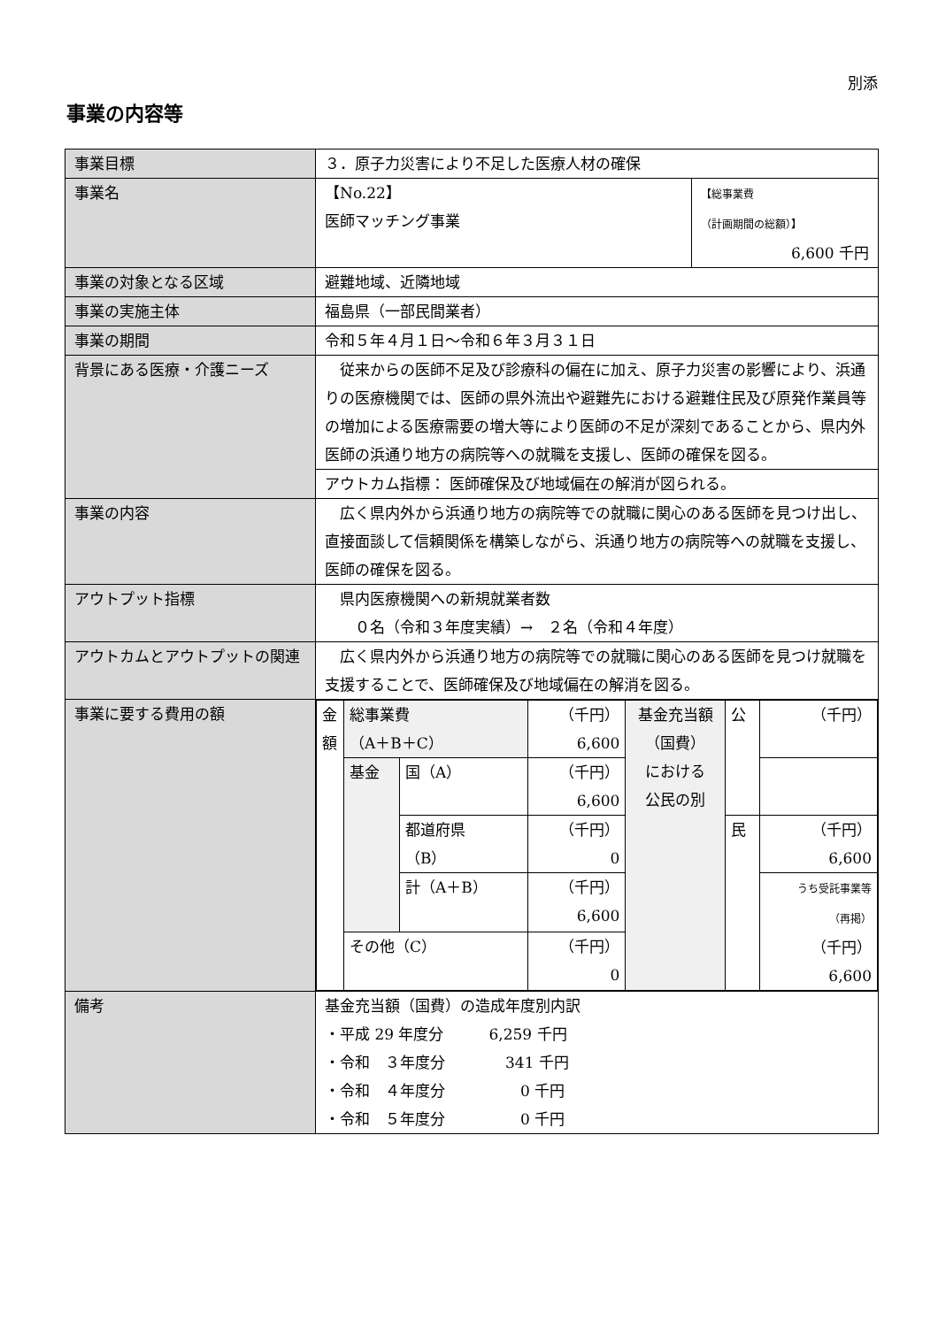別添
事業の内容等
| 事業目標 | ３．原子力災害により不足した医療人材の確保 | |
| 事業名 | 【No.22】 医師マッチング事業 | 【総事業費 （計画期間の総額）】 6,600 千円 |
| 事業の対象となる区域 | 避難地域、近隣地域 | |
| 事業の実施主体 | 福島県（一部民間業者） | |
| 事業の期間 | 令和５年４月１日～令和６年３月３１日 | |
| 背景にある医療・介護ニーズ | 従来からの医師不足及び診療科の偏在に加え、原子力災害の影響により、浜通りの医療機関では、医師の県外流出や避難先における避難住民及び原発作業員等の増加による医療需要の増大等により医師の不足が深刻であることから、県内外医師の浜通り地方の病院等への就職を支援し、医師の確保を図る。 | |
| | アウトカム指標： 医師確保及び地域偏在の解消が図られる。 | |
| 事業の内容 | 広く県内外から浜通り地方の病院等での就職に関心のある医師を見つけ出し、直接面談して信頼関係を構築しながら、浜通り地方の病院等への就職を支援し、医師の確保を図る。 | |
| アウトプット指標 | 県内医療機関への新規就業者数 ０名（令和３年度実績）→ ２名（令和４年度） | |
| アウトカムとアウトプットの関連 | 広く県内外から浜通り地方の病院等での就職に関心のある医師を見つけ就職を支援することで、医師確保及び地域偏在の解消を図る。 | |
| 事業に要する費用の額 | / 金額 / 総事業費 （A＋B＋C） / / （千円） 6,600 / 基金充当額 （国費） における 公民の別 / 公 / （千円） / / / 基金 / 国（A） / （千円） 6,600 / / / / / / / 都道府県 （B） / （千円） 0 / / 民 / （千円） 6,600 / / / / 計（A＋B） / （千円） 6,600 / / / うち受託事業等 （再掲） （千円） 6,600 / / / その他（C） / / （千円） 0 / / / / | |
| 備考 | 基金充当額（国費）の造成年度別内訳 ・平成 29 年度分 6,259 千円 ・令和 ３年度分 341 千円 ・令和 ４年度分 0 千円 ・令和 ５年度分 0 千円 | |